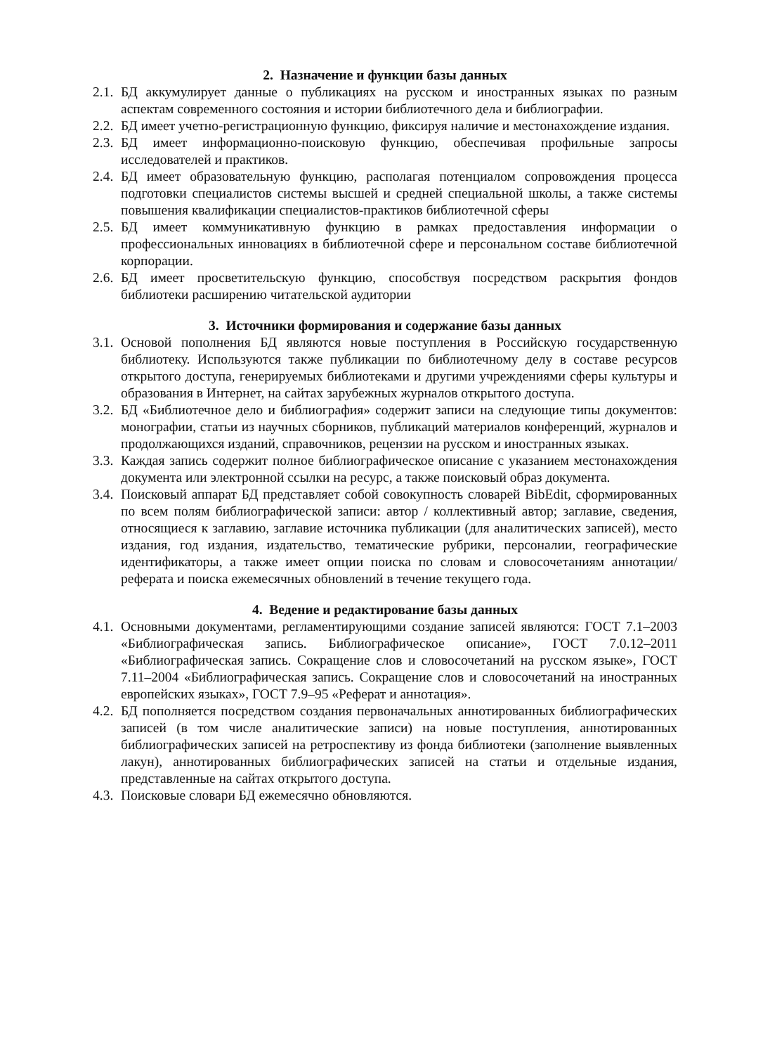2. Назначение и функции базы данных
2.1. БД аккумулирует данные о публикациях на русском и иностранных языках по разным аспектам современного состояния и истории библиотечного дела и библиографии.
2.2. БД имеет учетно-регистрационную функцию, фиксируя наличие и местонахождение издания.
2.3. БД имеет информационно-поисковую функцию, обеспечивая профильные запросы исследователей и практиков.
2.4. БД имеет образовательную функцию, располагая потенциалом сопровождения процесса подготовки специалистов системы высшей и средней специальной школы, а также системы повышения квалификации специалистов-практиков библиотечной сферы
2.5. БД имеет коммуникативную функцию в рамках предоставления информации о профессиональных инновациях в библиотечной сфере и персональном составе библиотечной корпорации.
2.6. БД имеет просветительскую функцию, способствуя посредством раскрытия фондов библиотеки расширению читательской аудитории
3. Источники формирования и содержание базы данных
3.1. Основой пополнения БД являются новые поступления в Российскую государственную библиотеку. Используются также публикации по библиотечному делу в составе ресурсов открытого доступа, генерируемых библиотеками и другими учреждениями сферы культуры и образования в Интернет, на сайтах зарубежных журналов открытого доступа.
3.2. БД «Библиотечное дело и библиография» содержит записи на следующие типы документов: монографии, статьи из научных сборников, публикаций материалов конференций, журналов и продолжающихся изданий, справочников, рецензии на русском и иностранных языках.
3.3. Каждая запись содержит полное библиографическое описание с указанием местонахождения документа или электронной ссылки на ресурс, а также поисковый образ документа.
3.4. Поисковый аппарат БД представляет собой совокупность словарей BibEdit, сформированных по всем полям библиографической записи: автор / коллективный автор; заглавие, сведения, относящиеся к заглавию, заглавие источника публикации (для аналитических записей), место издания, год издания, издательство, тематические рубрики, персоналии, географические идентификаторы, а также имеет опции поиска по словам и словосочетаниям аннотации/реферата и поиска ежемесячных обновлений в течение текущего года.
4. Ведение и редактирование базы данных
4.1. Основными документами, регламентирующими создание записей являются: ГОСТ 7.1–2003 «Библиографическая запись. Библиографическое описание», ГОСТ 7.0.12–2011 «Библиографическая запись. Сокращение слов и словосочетаний на русском языке», ГОСТ 7.11–2004 «Библиографическая запись. Сокращение слов и словосочетаний на иностранных европейских языках», ГОСТ 7.9–95 «Реферат и аннотация».
4.2. БД пополняется посредством создания первоначальных аннотированных библиографических записей (в том числе аналитические записи) на новые поступления, аннотированных библиографических записей на ретроспективу из фонда библиотеки (заполнение выявленных лакун), аннотированных библиографических записей на статьи и отдельные издания, представленные на сайтах открытого доступа.
4.3. Поисковые словари БД ежемесячно обновляются.